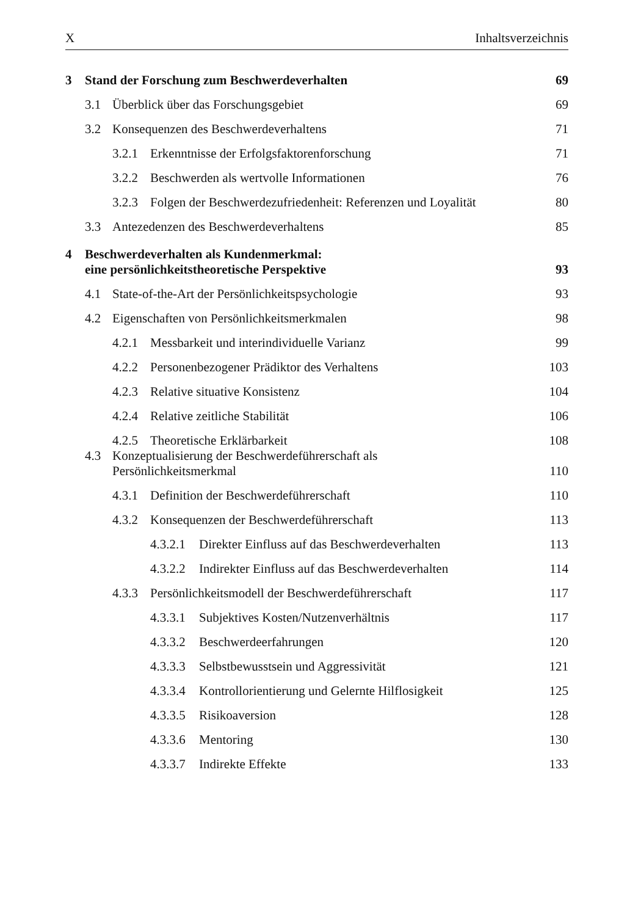X Inhaltsverzeichnis
3 Stand der Forschung zum Beschwerdeverhalten 69
3.1 Überblick über das Forschungsgebiet 69
3.2 Konsequenzen des Beschwerdeverhaltens 71
3.2.1 Erkenntnisse der Erfolgsfaktorenforschung 71
3.2.2 Beschwerden als wertvolle Informationen 76
3.2.3 Folgen der Beschwerdezufriedenheit: Referenzen und Loyalität 80
3.3 Antezedenzen des Beschwerdeverhaltens 85
4 Beschwerdeverhalten als Kundenmerkmal:
eine persönlichkeitstheoretische Perspektive 93
4.1 State-of-the-Art der Persönlichkeitspsychologie 93
4.2 Eigenschaften von Persönlichkeitsmerkmalen 98
4.2.1 Messbarkeit und interindividuelle Varianz 99
4.2.2 Personenbezogener Prädiktor des Verhaltens 103
4.2.3 Relative situative Konsistenz 104
4.2.4 Relative zeitliche Stabilität 106
4.2.5 Theoretische Erklärbarkeit 108
4.3 Konzeptualisierung der Beschwerdeführerschaft als
Persönlichkeitsmerkmal 110
4.3.1 Definition der Beschwerdeführerschaft 110
4.3.2 Konsequenzen der Beschwerdeführerschaft 113
4.3.2.1 Direkter Einfluss auf das Beschwerdeverhalten 113
4.3.2.2 Indirekter Einfluss auf das Beschwerdeverhalten 114
4.3.3 Persönlichkeitsmodell der Beschwerdeführerschaft 117
4.3.3.1 Subjektives Kosten/Nutzenverhältnis 117
4.3.3.2 Beschwerdeerfahrungen 120
4.3.3.3 Selbstbewusstsein und Aggressivität 121
4.3.3.4 Kontrollorientierung und Gelernte Hilflosigkeit 125
4.3.3.5 Risikoaversion 128
4.3.3.6 Mentoring 130
4.3.3.7 Indirekte Effekte 133